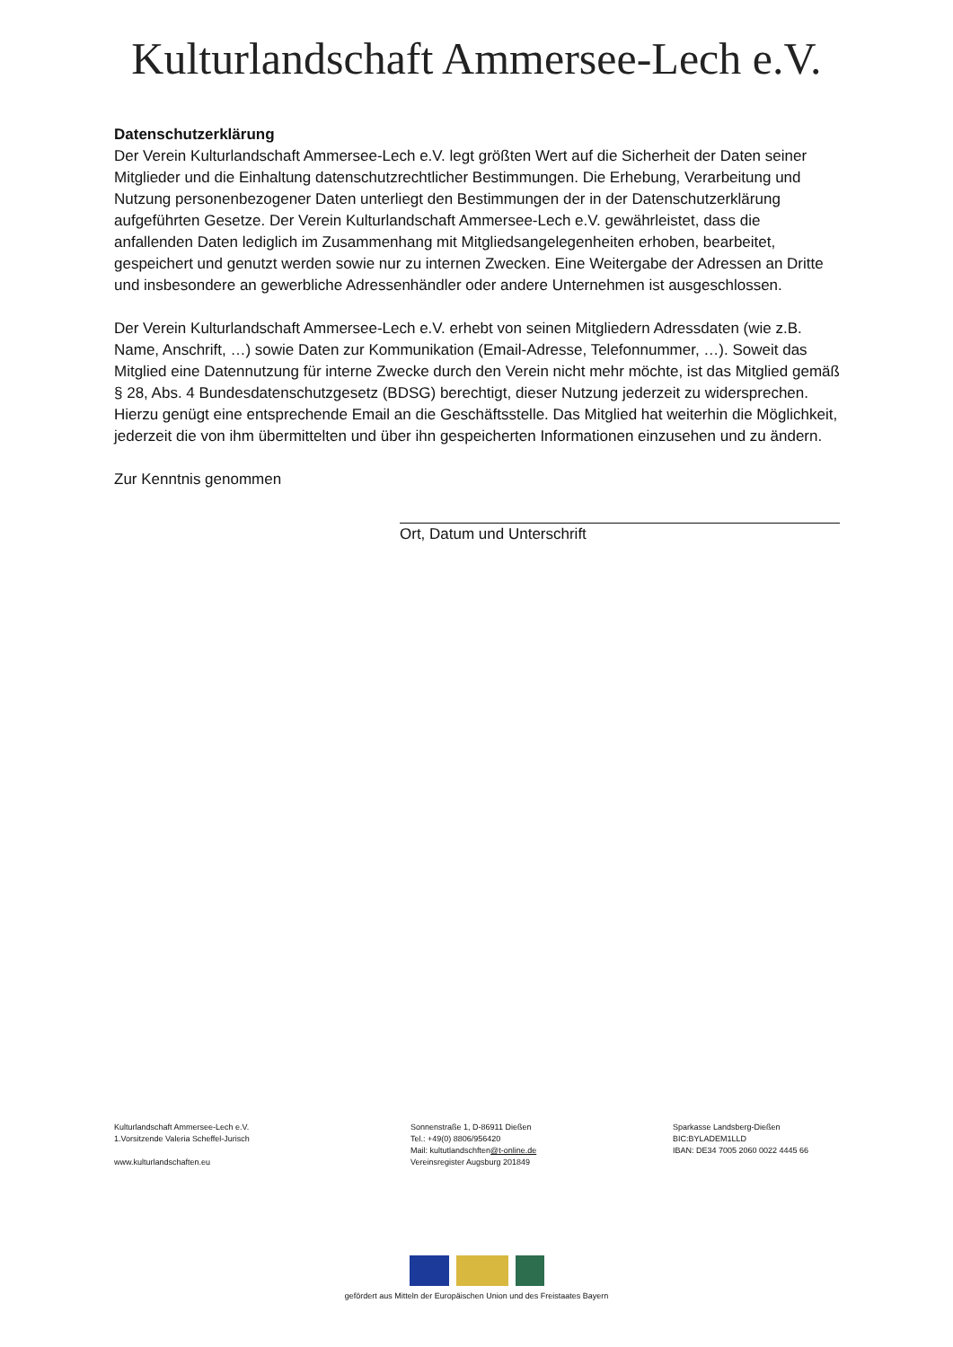Kulturlandschaft Ammersee-Lech e.V.
Datenschutzerklärung
Der Verein Kulturlandschaft Ammersee-Lech e.V. legt größten Wert auf die Sicherheit der Daten seiner Mitglieder und die Einhaltung datenschutzrechtlicher Bestimmungen. Die Erhebung, Verarbeitung und Nutzung personenbezogener Daten unterliegt den Bestimmungen der in der Datenschutzerklärung aufgeführten Gesetze. Der Verein Kulturlandschaft Ammersee-Lech e.V. gewährleistet, dass die anfallenden Daten lediglich im Zusammenhang mit Mitgliedsangelegenheiten erhoben, bearbeitet, gespeichert und genutzt werden sowie nur zu internen Zwecken. Eine Weitergabe der Adressen an Dritte und insbesondere an gewerbliche Adressenhändler oder andere Unternehmen ist ausgeschlossen.
Der Verein Kulturlandschaft Ammersee-Lech e.V. erhebt von seinen Mitgliedern Adressdaten (wie z.B. Name, Anschrift, …) sowie Daten zur Kommunikation (Email-Adresse, Telefonnummer, …). Soweit das Mitglied eine Datennutzung für interne Zwecke durch den Verein nicht mehr möchte, ist das Mitglied gemäß § 28, Abs. 4 Bundesdatenschutzgesetz (BDSG) berechtigt, dieser Nutzung jederzeit zu widersprechen. Hierzu genügt eine entsprechende Email an die Geschäftsstelle. Das Mitglied hat weiterhin die Möglichkeit, jederzeit die von ihm übermittelten und über ihn gespeicherten Informationen einzusehen und zu ändern.
Zur Kenntnis genommen
Ort, Datum und Unterschrift
Kulturlandschaft Ammersee-Lech e.V.
1.Vorsitzende Valeria Scheffel-Jurisch
www.kulturlandschaften.eu
Sonnenstraße 1, D-86911 Dießen
Tel.: +49(0) 8806/956420
Mail: kultutlandschften@t-online.de
Vereinsregister Augsburg 201849
Sparkasse Landsberg-Dießen
BIC:BYLADEM1LLD
IBAN: DE34 7005 2060 0022 4445 66
gefördert aus Mitteln der Europäischen Union und des Freistaates Bayern